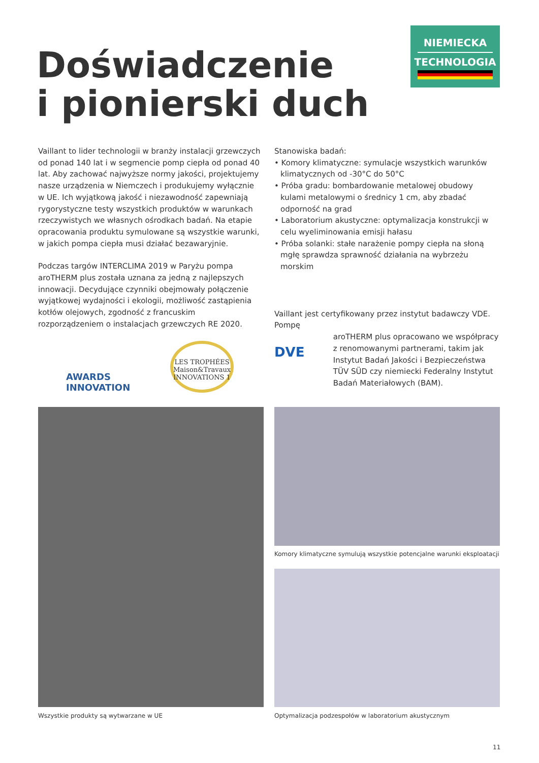NIEMIECKA
TECHNOLOGIA
Doświadczenie
i pionierski duch
Vaillant to lider technologii w branży instalacji grzewczych od ponad 140 lat i w segmencie pomp ciepła od ponad 40 lat. Aby zachować najwyższe normy jakości, projektujemy nasze urządzenia w Niemczech i produkujemy wyłącznie w UE. Ich wyjątkową jakość i niezawodność zapewniają rygorystyczne testy wszystkich produktów w warunkach rzeczywistych we własnych ośrodkach badań. Na etapie opracowania produktu symulowane są wszystkie warunki, w jakich pompa ciepła musi działać bezawaryjnie.
Podczas targów INTERCLIMA 2019 w Paryżu pompa aroTHERM plus została uznana za jedną z najlepszych innowacji. Decydujące czynniki obejmowały połączenie wyjątkowej wydajności i ekologii, możliwość zastąpienia kotłów olejowych, zgodność z francuskim rozporządzeniem o instalacjach grzewczych RE 2020.
AWARDS INNOVATION
LES TROPHÉES Maison&Travaux INNOVATIONS 1
Stanowiska badań:
• Komory klimatyczne: symulacje wszystkich warunków klimatycznych od -30°C do 50°C
• Próba gradu: bombardowanie metalowej obudowy kulami metalowymi o średnicy 1 cm, aby zbadać odporność na grad
• Laboratorium akustyczne: optymalizacja konstrukcji w celu wyeliminowania emisji hałasu
• Próba solanki: stałe narażenie pompy ciepła na słoną mgłę sprawdza sprawność działania na wybrzeżu morskim
Vaillant jest certyfikowany przez instytut badawczy VDE. Pompę
DVE
aroTHERM plus opracowano we współpracy z renomowanymi partnerami, takim jak Instytut Badań Jakości i Bezpieczeństwa TÜV SÜD czy niemiecki Federalny Instytut Badań Materiałowych (BAM).
Wszystkie produkty są wytwarzane w UE
Komory klimatyczne symulują wszystkie potencjalne warunki eksploatacji
Optymalizacja podzespołów w laboratorium akustycznym
11